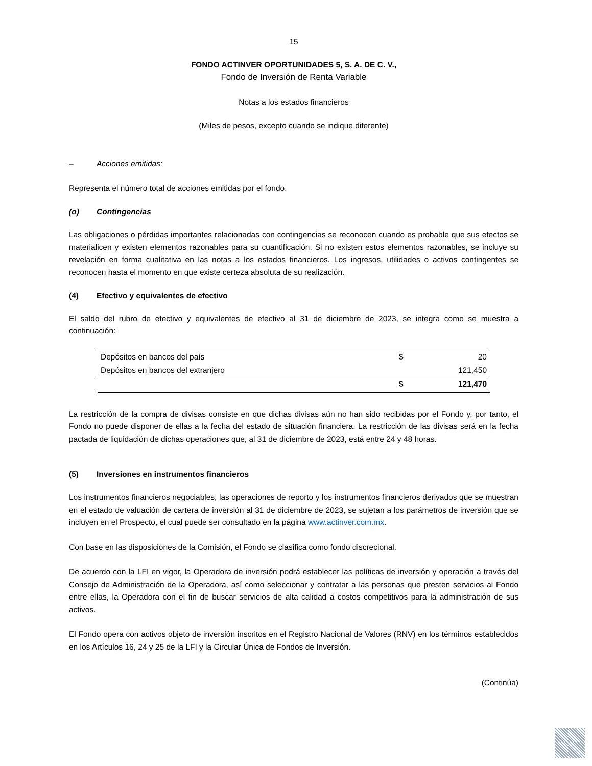15
FONDO ACTINVER OPORTUNIDADES 5, S. A. DE C. V.,
Fondo de Inversión de Renta Variable
Notas a los estados financieros
(Miles de pesos, excepto cuando se indique diferente)
– Acciones emitidas:
Representa el número total de acciones emitidas por el fondo.
(o) Contingencias
Las obligaciones o pérdidas importantes relacionadas con contingencias se reconocen cuando es probable que sus efectos se materialicen y existen elementos razonables para su cuantificación. Si no existen estos elementos razonables, se incluye su revelación en forma cualitativa en las notas a los estados financieros. Los ingresos, utilidades o activos contingentes se reconocen hasta el momento en que existe certeza absoluta de su realización.
(4) Efectivo y equivalentes de efectivo
El saldo del rubro de efectivo y equivalentes de efectivo al 31 de diciembre de 2023, se integra como se muestra a continuación:
| Depósitos en bancos del país | $ | 20 |
| Depósitos en bancos del extranjero | | 121,450 |
| | $ | 121,470 |
La restricción de la compra de divisas consiste en que dichas divisas aún no han sido recibidas por el Fondo y, por tanto, el Fondo no puede disponer de ellas a la fecha del estado de situación financiera. La restricción de las divisas será en la fecha pactada de liquidación de dichas operaciones que, al 31 de diciembre de 2023, está entre 24 y 48 horas.
(5) Inversiones en instrumentos financieros
Los instrumentos financieros negociables, las operaciones de reporto y los instrumentos financieros derivados que se muestran en el estado de valuación de cartera de inversión al 31 de diciembre de 2023, se sujetan a los parámetros de inversión que se incluyen en el Prospecto, el cual puede ser consultado en la página www.actinver.com.mx.
Con base en las disposiciones de la Comisión, el Fondo se clasifica como fondo discrecional.
De acuerdo con la LFI en vigor, la Operadora de inversión podrá establecer las políticas de inversión y operación a través del Consejo de Administración de la Operadora, así como seleccionar y contratar a las personas que presten servicios al Fondo entre ellas, la Operadora con el fin de buscar servicios de alta calidad a costos competitivos para la administración de sus activos.
El Fondo opera con activos objeto de inversión inscritos en el Registro Nacional de Valores (RNV) en los términos establecidos en los Artículos 16, 24 y 25 de la LFI y la Circular Única de Fondos de Inversión.
(Continúa)